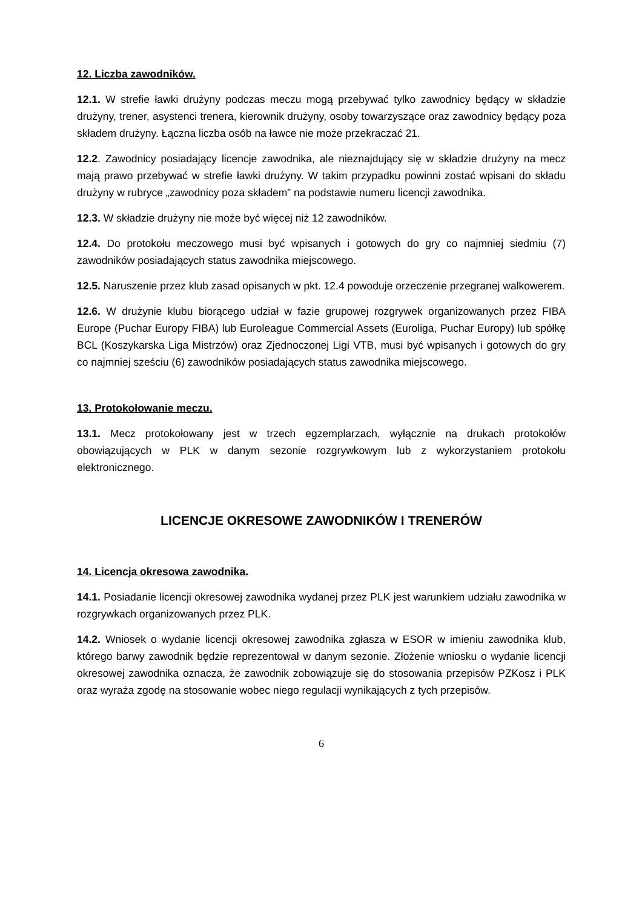12. Liczba zawodników.
12.1. W strefie ławki drużyny podczas meczu mogą przebywać tylko zawodnicy będący w składzie drużyny, trener, asystenci trenera, kierownik drużyny, osoby towarzyszące oraz zawodnicy będący poza składem drużyny. Łączna liczba osób na ławce nie może przekraczać 21.
12.2. Zawodnicy posiadający licencje zawodnika, ale nieznajdujący się w składzie drużyny na mecz mają prawo przebywać w strefie ławki drużyny. W takim przypadku powinni zostać wpisani do składu drużyny w rubryce „zawodnicy poza składem” na podstawie numeru licencji zawodnika.
12.3. W składzie drużyny nie może być więcej niż 12 zawodników.
12.4. Do protokołu meczowego musi być wpisanych i gotowych do gry co najmniej siedmiu (7) zawodników posiadających status zawodnika miejscowego.
12.5. Naruszenie przez klub zasad opisanych w pkt. 12.4 powoduje orzeczenie przegranej walkowerem.
12.6. W drużynie klubu biorącego udział w fazie grupowej rozgrywek organizowanych przez FIBA Europe (Puchar Europy FIBA) lub Euroleague Commercial Assets (Euroliga, Puchar Europy) lub spółkę BCL (Koszykarska Liga Mistrzów) oraz Zjednoczonej Ligi VTB, musi być wpisanych i gotowych do gry co najmniej sześciu (6) zawodników posiadających status zawodnika miejscowego.
13. Protokołowanie meczu.
13.1. Mecz protokołowany jest w trzech egzemplarzach, wyłącznie na drukach protokołów obowiązujących w PLK w danym sezonie rozgrywkowym lub z wykorzystaniem protokołu elektronicznego.
LICENCJE OKRESOWE ZAWODNIKÓW I TRENERÓW
14. Licencja okresowa zawodnika.
14.1. Posiadanie licencji okresowej zawodnika wydanej przez PLK jest warunkiem udziału zawodnika w rozgrywkach organizowanych przez PLK.
14.2. Wniosek o wydanie licencji okresowej zawodnika zgłasza w ESOR w imieniu zawodnika klub, którego barwy zawodnik będzie reprezentował w danym sezonie. Złożenie wniosku o wydanie licencji okresowej zawodnika oznacza, że zawodnik zobowiązuje się do stosowania przepisów PZKosz i PLK oraz wyraża zgodę na stosowanie wobec niego regulacji wynikających z tych przepisów.
6